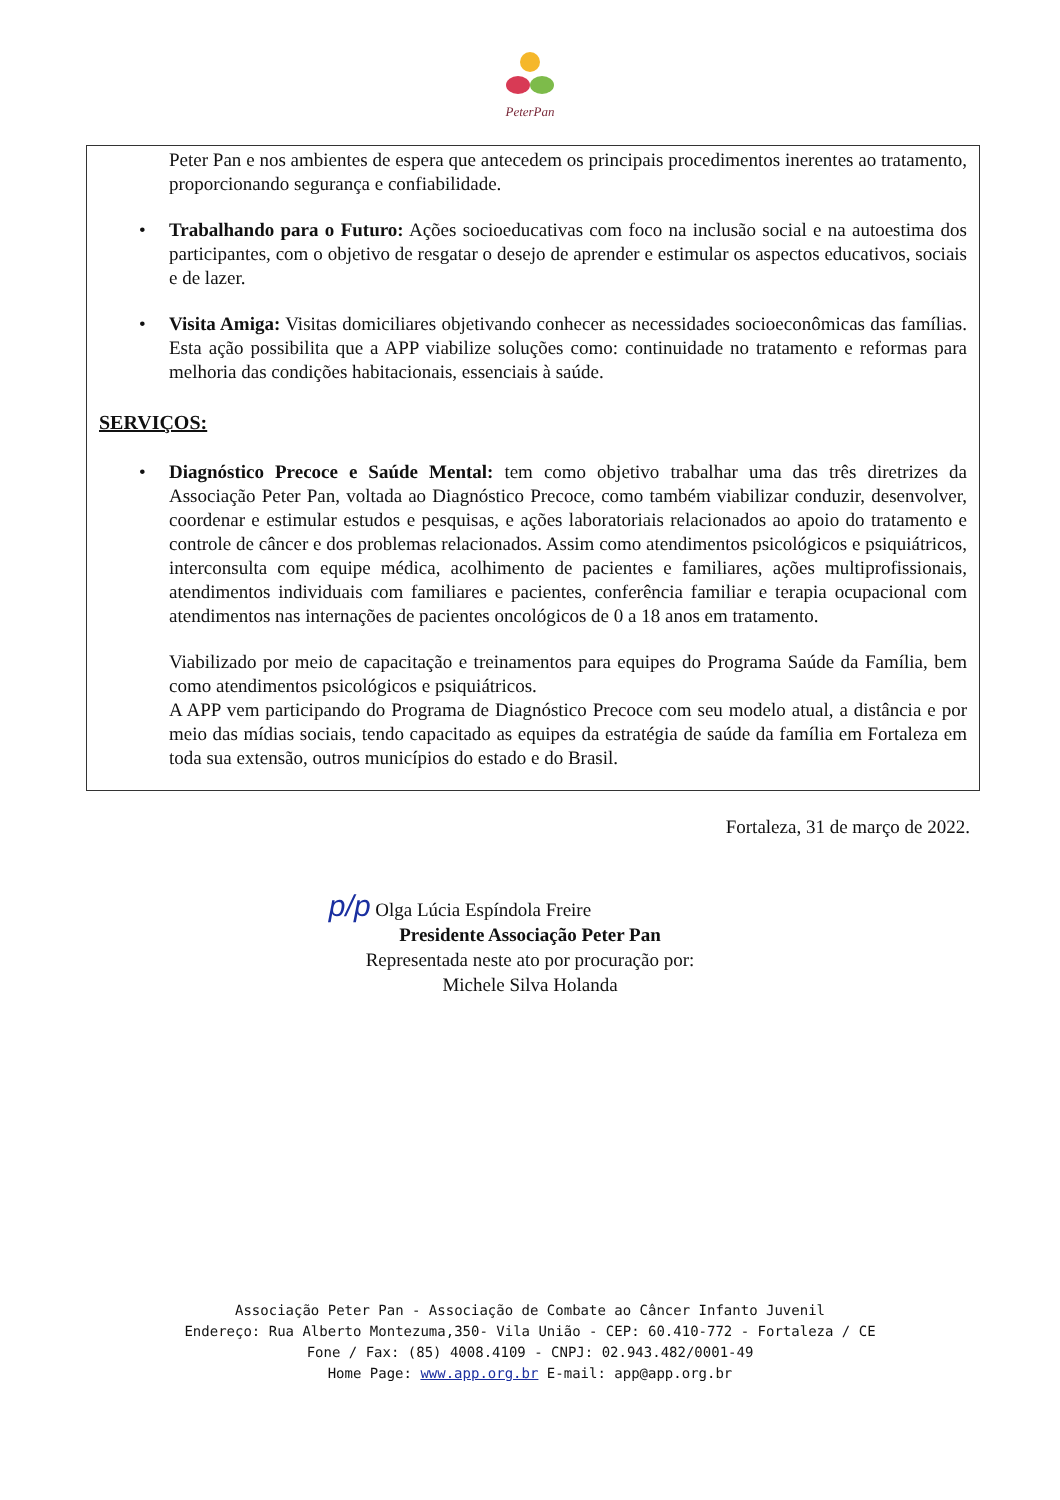PeterPan
Peter Pan e nos ambientes de espera que antecedem os principais procedimentos inerentes ao tratamento, proporcionando segurança e confiabilidade.
• Trabalhando para o Futuro: Ações socioeducativas com foco na inclusão social e na autoestima dos participantes, com o objetivo de resgatar o desejo de aprender e estimular os aspectos educativos, sociais e de lazer.
• Visita Amiga: Visitas domiciliares objetivando conhecer as necessidades socioeconômicas das famílias. Esta ação possibilita que a APP viabilize soluções como: continuidade no tratamento e reformas para melhoria das condições habitacionais, essenciais à saúde.
SERVIÇOS:
• Diagnóstico Precoce e Saúde Mental: tem como objetivo trabalhar uma das três diretrizes da Associação Peter Pan, voltada ao Diagnóstico Precoce, como também viabilizar conduzir, desenvolver, coordenar e estimular estudos e pesquisas, e ações laboratoriais relacionados ao apoio do tratamento e controle de câncer e dos problemas relacionados. Assim como atendimentos psicológicos e psiquiátricos, interconsulta com equipe médica, acolhimento de pacientes e familiares, ações multiprofissionais, atendimentos individuais com familiares e pacientes, conferência familiar e terapia ocupacional com atendimentos nas internações de pacientes oncológicos de 0 a 18 anos em tratamento.
Viabilizado por meio de capacitação e treinamentos para equipes do Programa Saúde da Família, bem como atendimentos psicológicos e psiquiátricos.
A APP vem participando do Programa de Diagnóstico Precoce com seu modelo atual, a distância e por meio das mídias sociais, tendo capacitado as equipes da estratégia de saúde da família em Fortaleza em toda sua extensão, outros municípios do estado e do Brasil.
Fortaleza, 31 de março de 2022.
p/p Olga Lúcia Espíndola Freire
Presidente Associação Peter Pan
Representada neste ato por procuração por:
Michele Silva Holanda
Associação Peter Pan - Associação de Combate ao Câncer Infanto Juvenil
Endereço: Rua Alberto Montezuma,350- Vila União - CEP: 60.410-772 - Fortaleza / CE
Fone / Fax: (85) 4008.4109 - CNPJ: 02.943.482/0001-49
Home Page: www.app.org.br E-mail: app@app.org.br